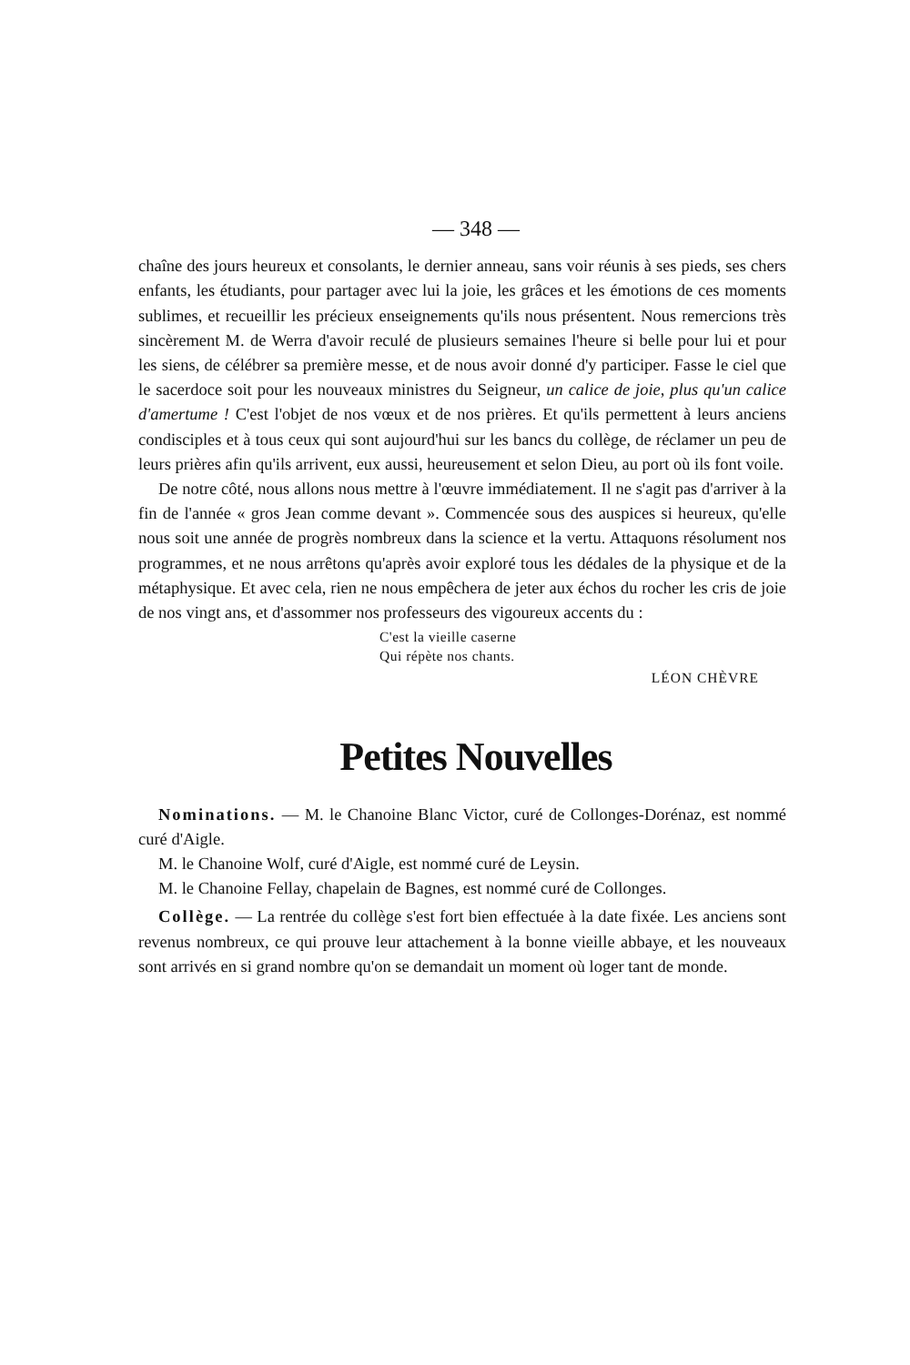— 348 —
chaîne des jours heureux et consolants, le dernier anneau, sans voir réunis à ses pieds, ses chers enfants, les étudiants, pour partager avec lui la joie, les grâces et les émotions de ces moments sublimes, et recueillir les précieux en­seignements qu'ils nous présentent. Nous remercions très sincèrement M. de Werra d'avoir reculé de plusieurs semaines l'heure si belle pour lui et pour les siens, de célébrer sa première messe, et de nous avoir donné d'y participer. Fasse le ciel que le sacerdoce soit pour les nouveaux ministres du Seigneur, un calice de joie, plus qu'un calice d'amertume ! C'est l'objet de nos vœux et de nos prières. Et qu'ils permettent à leurs anciens condisciples et à tous ceux qui sont aujourd'hui sur les bancs du collège, de réclamer un peu de leurs prières afin qu'ils arrivent, eux aussi, heureusement et selon Dieu, au port où ils font voile.
De notre côté, nous allons nous mettre à l'œuvre immédiatement. Il ne s'agit pas d'arriver à la fin de l'année « gros Jean comme devant ». Commen­cée sous des auspices si heureux, qu'elle nous soit une année de progrès nom­breux dans la science et la vertu. Attaquons résolument nos programmes, et ne nous arrêtons qu'après avoir exploré tous les dédales de la physique et de la métaphysique. Et avec cela, rien ne nous empêchera de jeter aux échos du rocher les cris de joie de nos vingt ans, et d'assommer nos professeurs des vigoureux accents du :
C'est la vieille caserne
Qui répète nos chants.
LÉON CHÈVRE
Petites Nouvelles
Nominations. — M. le Chanoine Blanc Victor, curé de Collonges-Dorénaz, est nommé curé d'Aigle.
M. le Chanoine Wolf, curé d'Aigle, est nommé curé de Leysin.
M. le Chanoine Fellay, chapelain de Bagnes, est nommé curé de Collonges.
Collège. — La rentrée du collège s'est fort bien effectuée à la date fixée. Les anciens sont revenus nombreux, ce qui prouve leur attachement à la bonne vieille abbaye, et les nouveaux sont arrivés en si grand nombre qu'on se demandait un moment où loger tant de monde.